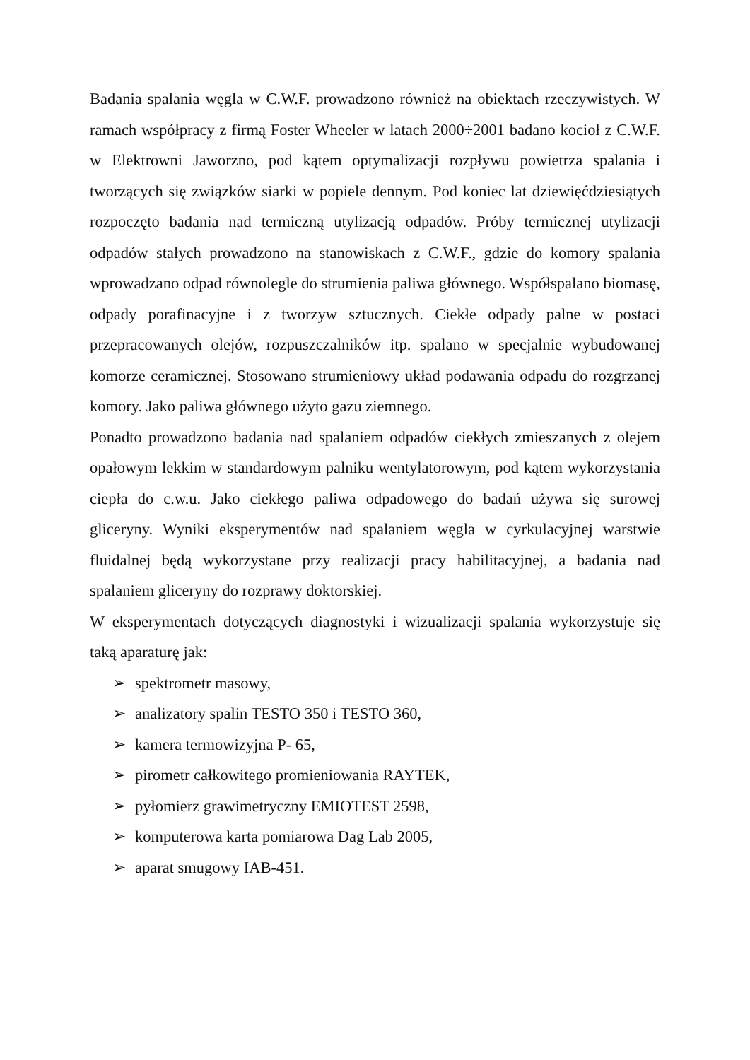Badania spalania węgla w C.W.F. prowadzono również na obiektach rzeczywistych. W ramach współpracy z firmą Foster Wheeler w latach 2000÷2001 badano kocioł z C.W.F. w Elektrowni Jaworzno, pod kątem optymalizacji rozpływu powietrza spalania i tworzących się związków siarki w popiele dennym. Pod koniec lat dziewięćdziesiątych rozpoczęto badania nad termiczną utylizacją odpadów. Próby termicznej utylizacji odpadów stałych prowadzono na stanowiskach z C.W.F., gdzie do komory spalania wprowadzano odpad równolegle do strumienia paliwa głównego. Współspalano biomasę, odpady porafinacyjne i z tworzyw sztucznych. Ciekłe odpady palne w postaci przepracowanych olejów, rozpuszczalników itp. spalano w specjalnie wybudowanej komorze ceramicznej. Stosowano strumieniowy układ podawania odpadu do rozgrzanej komory. Jako paliwa głównego użyto gazu ziemnego.
Ponadto prowadzono badania nad spalaniem odpadów ciekłych zmieszanych z olejem opałowym lekkim w standardowym palniku wentylatorowym, pod kątem wykorzystania ciepła do c.w.u. Jako ciekłego paliwa odpadowego do badań używa się surowej gliceryny. Wyniki eksperymentów nad spalaniem węgla w cyrkulacyjnej warstwie fluidalnej będą wykorzystane przy realizacji pracy habilitacyjnej, a badania nad spalaniem gliceryny do rozprawy doktorskiej.
W eksperymentach dotyczących diagnostyki i wizualizacji spalania wykorzystuje się taką aparaturę jak:
➢ spektrometr masowy,
➢ analizatory spalin TESTO 350 i TESTO 360,
➢ kamera termowizyjna P- 65,
➢ pirometr całkowitego promieniowania RAYTEK,
➢ pyłomierz grawimetryczny EMIOTEST 2598,
➢ komputerowa karta pomiarowa Dag Lab 2005,
➢ aparat smugowy IAB-451.